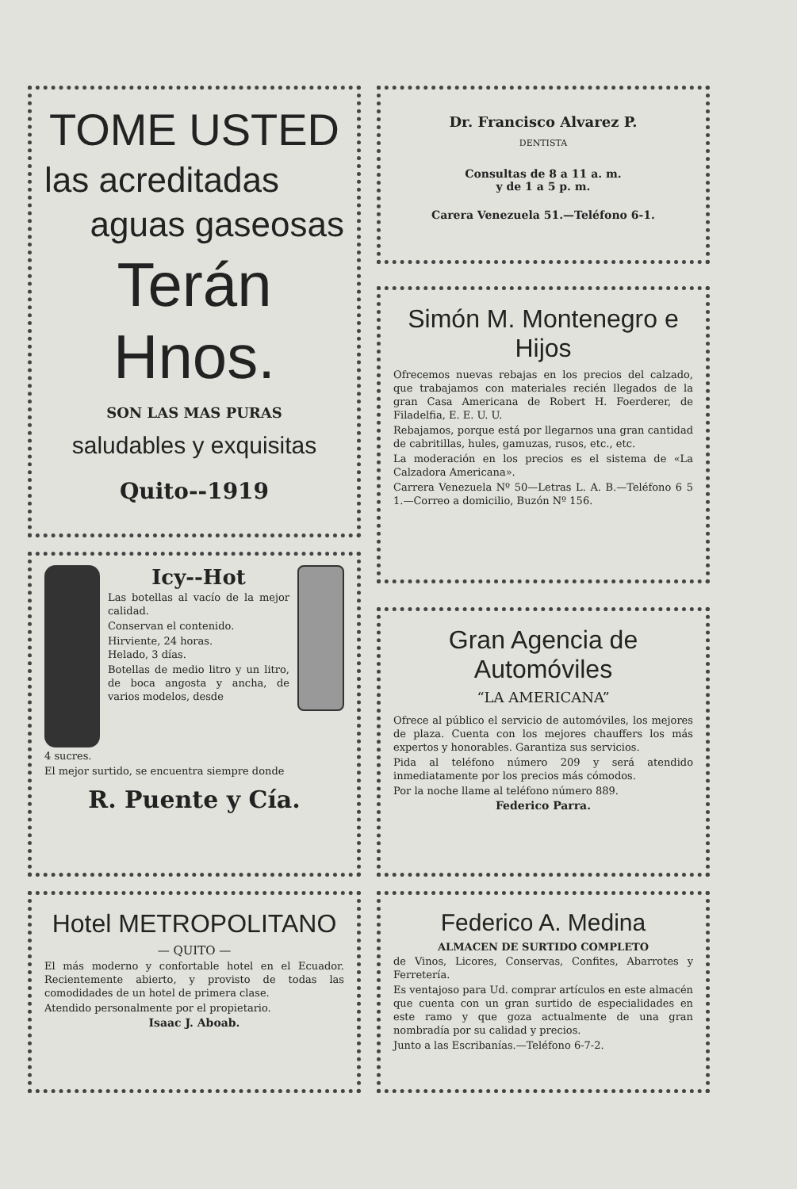TOME USTED
las acreditadas
aguas gaseosas
Terán Hnos.
SON LAS MAS PURAS
saludables y exquisitas
Quito--1919
Icy--Hot
Las botellas al vacío de la mejor calidad.
Conservan el contenido.
Hirviente, 24 horas.
Helado, 3 días.
Botellas de medio litro y un litro, de boca angosta y ancha, de varios modelos, desde
4 sucres.
El mejor surtido, se encuentra siempre donde
R. Puente y Cía.
Hotel METROPOLITANO
— QUITO —
El más moderno y confortable hotel en el Ecuador. Recientemente abierto, y provisto de todas las comodidades de un hotel de primera clase.
Atendido personalmente por el propietario.
Isaac J. Aboab.
Dr. Francisco Alvarez P.
DENTISTA
Consultas de 8 a 11 a. m.
y de 1 a 5 p. m.
Carera Venezuela 51.—Teléfono 6-1.
Simón M. Montenegro e Hijos
Ofrecemos nuevas rebajas en los precios del calzado, que trabajamos con materiales recién llegados de la gran Casa Americana de Robert H. Foerderer, de Filadelfia, E. E. U. U.
Rebajamos, porque está por llegarnos una gran cantidad de cabritillas, hules, gamuzas, rusos, etc., etc.
La moderación en los precios es el sistema de «La Calzadora Americana».
Carrera Venezuela Nº 50—Letras L. A. B.—Teléfono 6 5 1.—Correo a domicilio, Buzón Nº 156.
Gran Agencia de Automóviles
“LA AMERICANA”
Ofrece al público el servicio de automóviles, los mejores de plaza. Cuenta con los mejores chauffers los más expertos y honorables. Garantiza sus servicios.
Pida al teléfono número 209 y será atendido inmediatamente por los precios más cómodos.
Por la noche llame al teléfono número 889.
Federico Parra.
Federico A. Medina
ALMACEN DE SURTIDO COMPLETO
de Vinos, Licores, Conservas, Confites, Abarrotes y Ferretería.
Es ventajoso para Ud. comprar artículos en este almacén que cuenta con un gran surtido de especialidades en este ramo y que goza actualmente de una gran nombradía por su calidad y precios.
Junto a las Escribanías.—Teléfono 6-7-2.